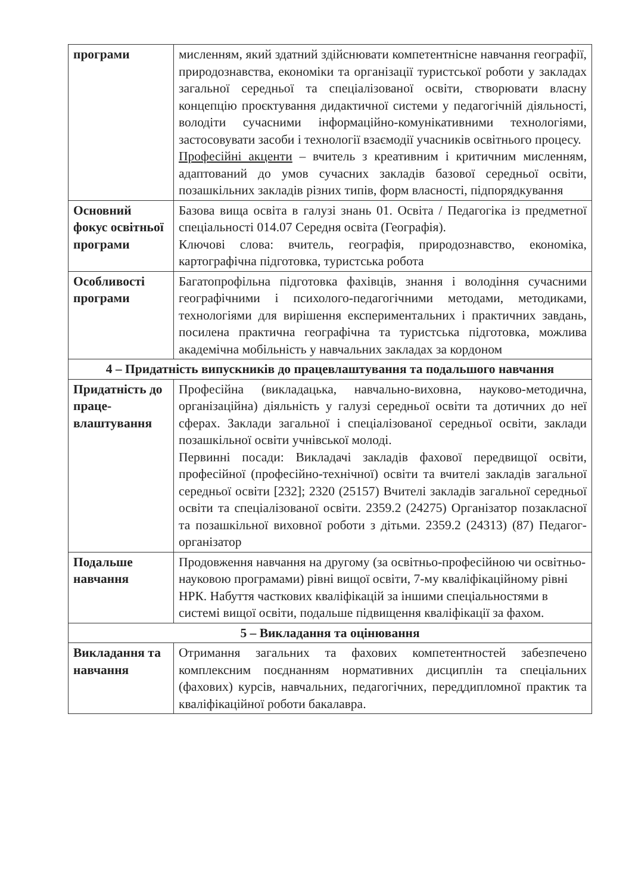| програми | мисленням, який здатний здійснювати компетентнісне навчання географії, природознавства, економіки та організації туристської роботи у закладах загальної середньої та спеціалізованої освіти, створювати власну концепцію проєктування дидактичної системи у педагогічній діяльності, володіти сучасними інформаційно-комунікативними технологіями, застосовувати засоби і технології взаємодії учасників освітнього процесу. Професійні акценти – вчитель з креативним і критичним мисленням, адаптований до умов сучасних закладів базової середньої освіти, позашкільних закладів різних типів, форм власності, підпорядкування |
| Основний фокус освітньої програми | Базова вища освіта в галузі знань 01. Освіта / Педагогіка із предметної спеціальності 014.07 Середня освіта (Географія). Ключові слова: вчитель, географія, природознавство, економіка, картографічна підготовка, туристська робота |
| Особливості програми | Багатопрофільна підготовка фахівців, знання і володіння сучасними географічними і психолого-педагогічними методами, методиками, технологіями для вирішення експериментальних і практичних завдань, посилена практична географічна та туристська підготовка, можлива академічна мобільність у навчальних закладах за кордоном |
| 4 – Придатність випускників до працевлаштування та подальшого навчання | |
| Придатність до праце-влаштування | Професійна (викладацька, навчально-виховна, науково-методична, організаційна) діяльність у галузі середньої освіти та дотичних до неї сферах. Заклади загальної і спеціалізованої середньої освіти, заклади позашкільної освіти учнівської молоді. Первинні посади: Викладачі закладів фахової передвищої освіти, професійної (професійно-технічної) освіти та вчителі закладів загальної середньої освіти [232]; 2320 (25157) Вчителі закладів загальної середньої освіти та спеціалізованої освіти. 2359.2 (24275) Організатор позакласної та позашкільної виховної роботи з дітьми. 2359.2 (24313) (87) Педагог-організатор |
| Подальше навчання | Продовження навчання на другому (за освітньо-професійною чи освітньо-науковою програмами) рівні вищої освіти, 7-му кваліфікаційному рівні НРК. Набуття часткових кваліфікацій за іншими спеціальностями в системі вищої освіти, подальше підвищення кваліфікації за фахом. |
| 5 – Викладання та оцінювання | |
| Викладання та навчання | Отримання загальних та фахових компетентностей забезпечено комплексним поєднанням нормативних дисциплін та спеціальних (фахових) курсів, навчальних, педагогічних, переддипломної практик та кваліфікаційної роботи бакалавра. |